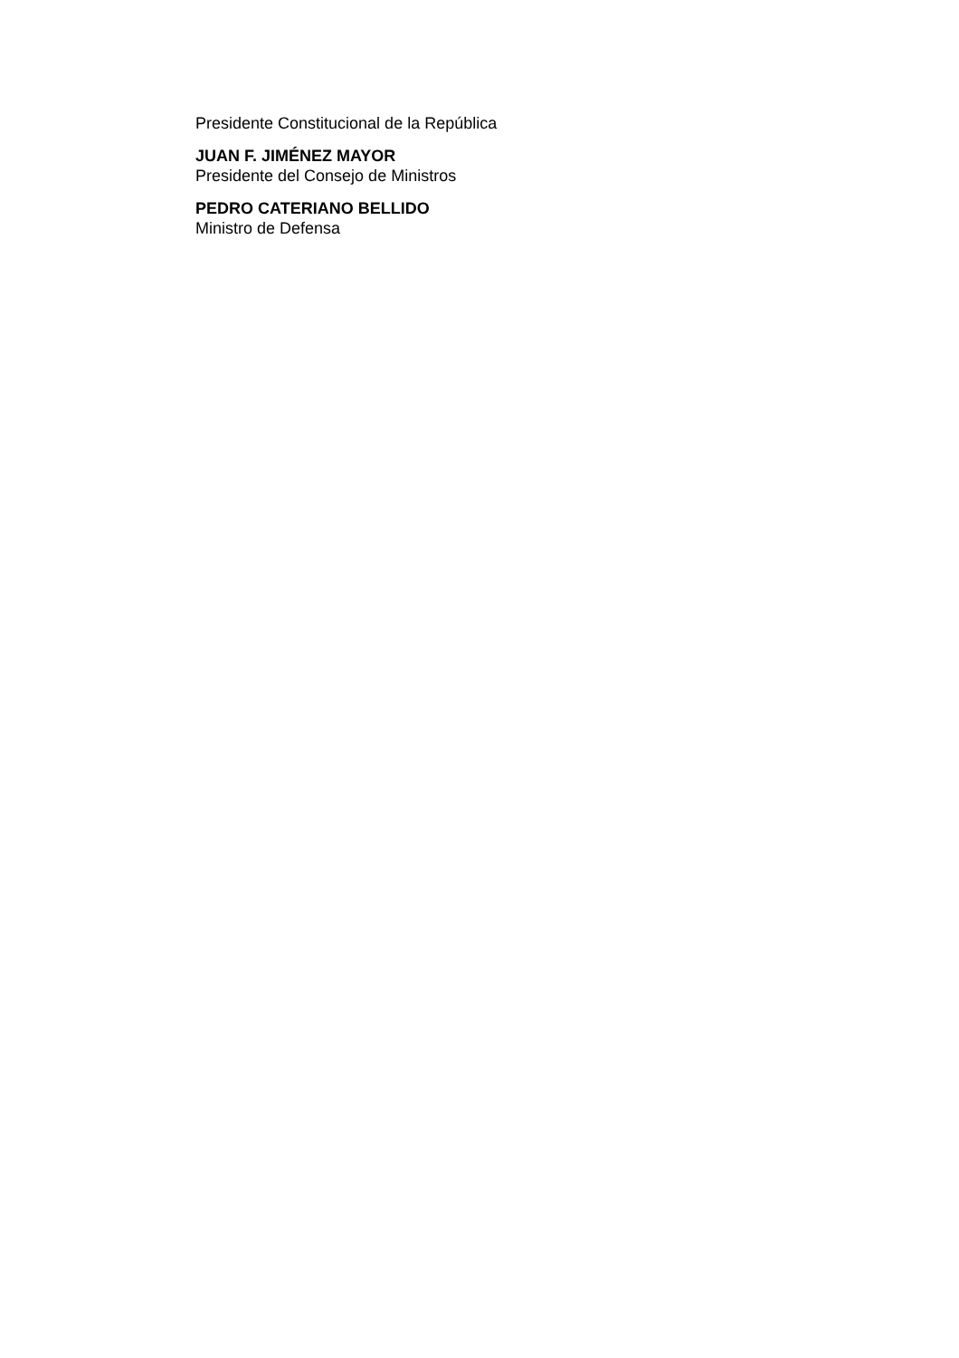Presidente Constitucional de la República
JUAN F. JIMÉNEZ MAYOR
Presidente del Consejo de Ministros
PEDRO CATERIANO BELLIDO
Ministro de Defensa